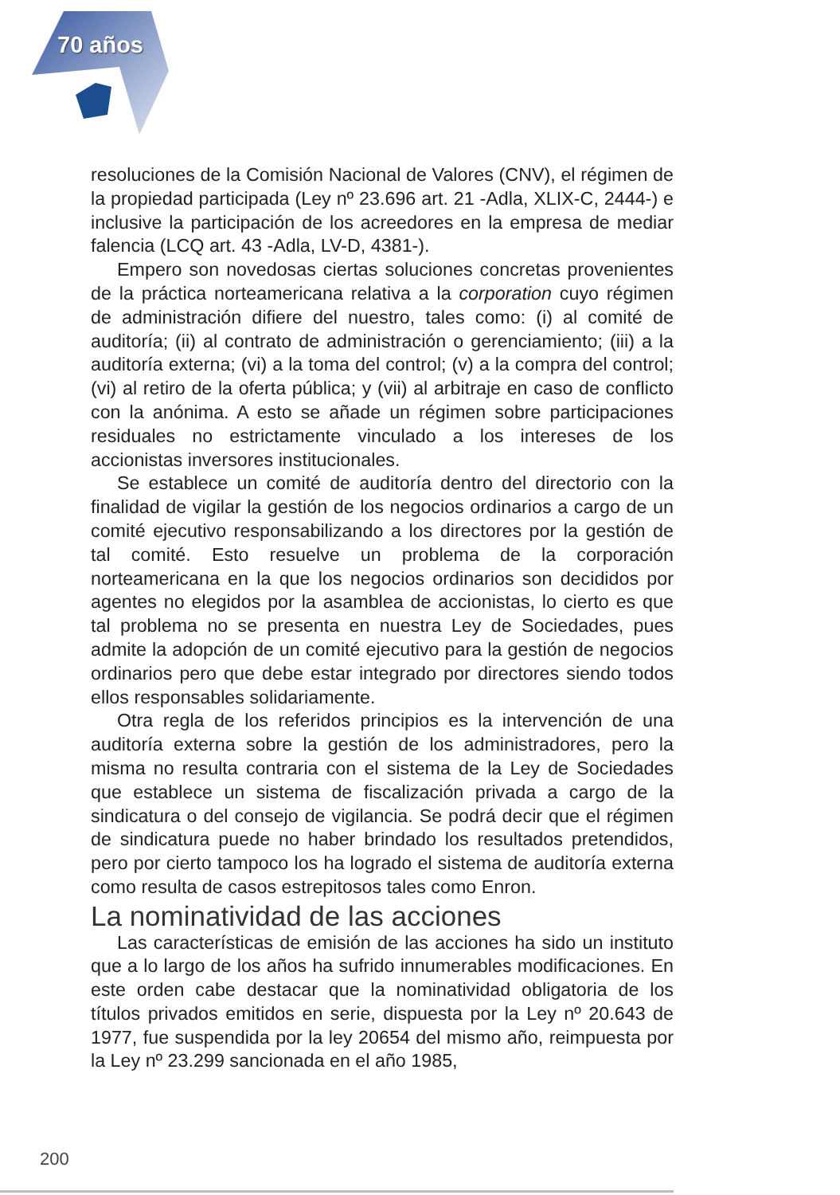70 años
resoluciones de la Comisión Nacional de Valores (CNV), el régimen de la propiedad participada (Ley nº 23.696 art. 21 -Adla, XLIX-C, 2444-) e inclusive la participación de los acreedores en la empresa de mediar falencia (LCQ art. 43 -Adla, LV-D, 4381-).
Empero son novedosas ciertas soluciones concretas provenientes de la práctica norteamericana relativa a la corporation cuyo régimen de administración difiere del nuestro, tales como: (i) al comité de auditoría; (ii) al contrato de administración o gerenciamiento; (iii) a la auditoría externa; (vi) a la toma del control; (v) a la compra del control; (vi) al retiro de la oferta pública; y (vii) al arbitraje en caso de conflicto con la anónima. A esto se añade un régimen sobre participaciones residuales no estrictamente vinculado a los intereses de los accionistas inversores institucionales.
Se establece un comité de auditoría dentro del directorio con la finalidad de vigilar la gestión de los negocios ordinarios a cargo de un comité ejecutivo responsabilizando a los directores por la gestión de tal comité. Esto resuelve un problema de la corporación norteamericana en la que los negocios ordinarios son decididos por agentes no elegidos por la asamblea de accionistas, lo cierto es que tal problema no se presenta en nuestra Ley de Sociedades, pues admite la adopción de un comité ejecutivo para la gestión de negocios ordinarios pero que debe estar integrado por directores siendo todos ellos responsables solidariamente.
Otra regla de los referidos principios es la intervención de una auditoría externa sobre la gestión de los administradores, pero la misma no resulta contraria con el sistema de la Ley de Sociedades que establece un sistema de fiscalización privada a cargo de la sindicatura o del consejo de vigilancia. Se podrá decir que el régimen de sindicatura puede no haber brindado los resultados pretendidos, pero por cierto tampoco los ha logrado el sistema de auditoría externa como resulta de casos estrepitosos tales como Enron.
La nominatividad de las acciones
Las características de emisión de las acciones ha sido un instituto que a lo largo de los años ha sufrido innumerables modificaciones. En este orden cabe destacar que la nominatividad obligatoria de los títulos privados emitidos en serie, dispuesta por la Ley nº 20.643 de 1977, fue suspendida por la ley 20654 del mismo año, reimpuesta por la Ley nº 23.299 sancionada en el año 1985,
200